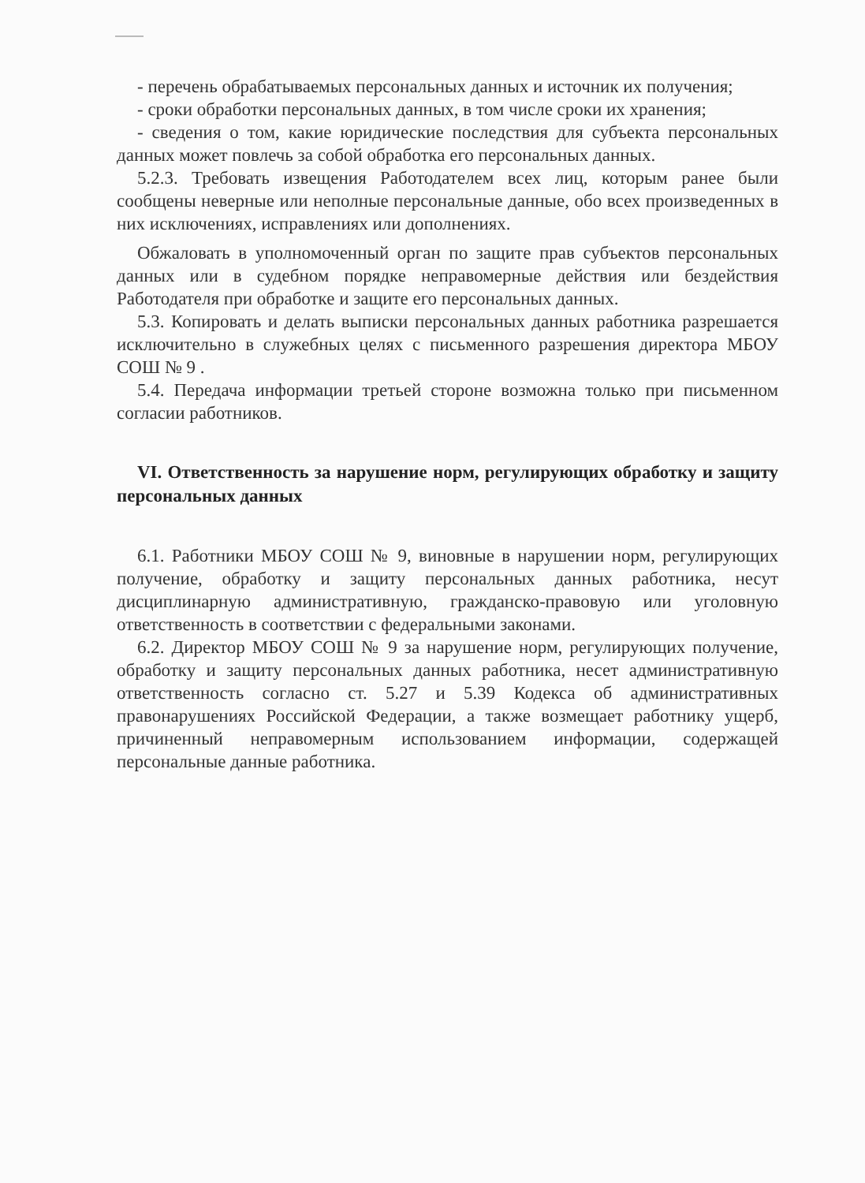- перечень обрабатываемых персональных данных и источник их получения;
- сроки обработки персональных данных, в том числе сроки их хранения;
- сведения о том, какие юридические последствия для субъекта персональных данных может повлечь за собой обработка его персональных данных.
5.2.3. Требовать извещения Работодателем всех лиц, которым ранее были сообщены неверные или неполные персональные данные, обо всех произведенных в них исключениях, исправлениях или дополнениях.
Обжаловать в уполномоченный орган по защите прав субъектов персональных данных или в судебном порядке неправомерные действия или бездействия Работодателя при обработке и защите его персональных данных.
5.3. Копировать и делать выписки персональных данных работника разрешается исключительно в служебных целях с письменного разрешения директора МБОУ СОШ № 9 .
5.4. Передача информации третьей стороне возможна только при письменном согласии работников.
VI. Ответственность за нарушение норм, регулирующих обработку и защиту персональных данных
6.1. Работники МБОУ СОШ № 9, виновные в нарушении норм, регулирующих получение, обработку и защиту персональных данных работника, несут дисциплинарную административную, гражданско-правовую или уголовную ответственность в соответствии с федеральными законами.
6.2. Директор МБОУ СОШ № 9 за нарушение норм, регулирующих получение, обработку и защиту персональных данных работника, несет административную ответственность согласно ст. 5.27 и 5.39 Кодекса об административных правонарушениях Российской Федерации, а также возмещает работнику ущерб, причиненный неправомерным использованием информации, содержащей персональные данные работника.